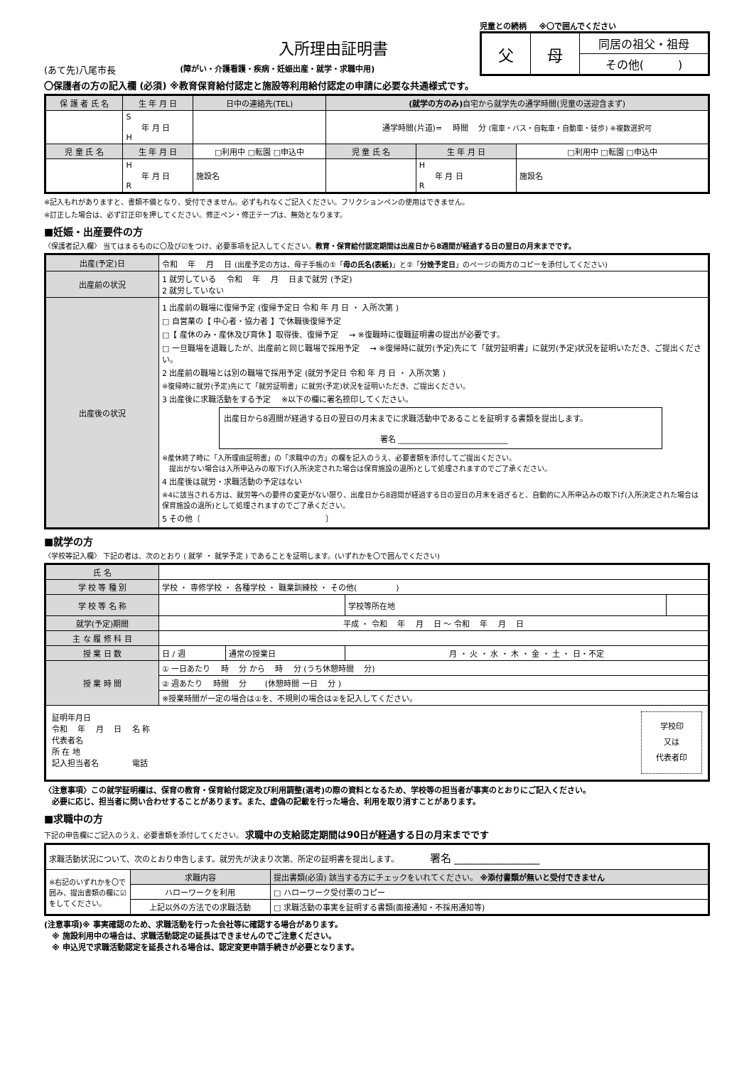入所理由証明書
(あて先)八尾市長 (障がい・介護看護・疾病・妊娠出産・就学・求職中用)
児童との続柄 ※〇で囲んでください
| 父 | 母 | 同居の祖父・祖母 |
| | | その他( ) |
〇保護者の方の記入欄 (必須) ※教育保育給付認定と施設等利用給付認定の申請に必要な共通様式です。
| 保 護 者 氏 名 | 生 年 月 日 | 日中の連絡先(TEL) | (就学の方のみ) 自宅から就学先の通学時間(児童の送迎含まず) | | |
| --- | --- | --- | --- | --- | --- |
| | S 年 月 日 H | | 通学時間(片道)= 時間 分 (電車・バス・自転車・自動車・徒歩) ※複数選択可 | | |
| 児 童 氏 名 | 生 年 月 日 | □利用中 □転園 □申込中 | 児 童 氏 名 | 生 年 月 日 | □利用中 □転園 □申込中 |
| | H 年 月 日 R | 施設名 | | H 年 月 日 R | 施設名 |
※記入もれがありますと、書類不備となり、受付できません。必ずもれなくご記入ください。フリクションペンの使用はできません。
※訂正した場合は、必ず訂正印を押してください。修正ペン・修正テープは、無効となります。
■妊娠・出産要件の方
〈保護者記入欄〉 当てはまるものに〇及び☑をつけ、必要事項を記入してください。教育・保育給付認定期間は出産日から8週間が経過する日の翌日の月末までです。
| 出産(予定)日 | 令和 年 月 日 (出産予定の方は、母子手帳の①「 母の氏名(表紙) 」と②「 分娩予定日 」のページの両方のコピーを添付してください) |
| 出産前の状況 | 1 就労している 令和 年 月 日まで就労 (予定) 2 就労していない |
| 出産後の状況 | 1 出産前の職場に復帰予定 (復帰予定日 令和 年 月 日 ・ 入所次第 ) □ 自営業の【 中心者・協力者 】で休職後復帰予定 □【 産休のみ・産休及び育休 】取得後、復帰予定 → ※復職時に復職証明書の提出が必要です。 □ 一旦職場を退職したが、出産前と同じ職場で採用予定 → ※復帰時に就労(予定)先にて「就労証明書」に就労(予定)状況を証明いただき、ご提出ください。 2 出産前の職場とは別の職場で採用予定 (就労予定日 令和 年 月 日 ・ 入所次第 ) ※復帰時に就労(予定)先にて「就労証明書」に就労(予定)状況を証明いただき、ご提出ください。 3 出産後に求職活動をする予定 ※以下の欄に署名捺印してください。 出産日から8週間が経過する日の翌日の月末までに求職活動中であることを証明する書類を提出します。 署名 ____________________________ ※産休終了時に「入所理由証明書」の「求職中の方」の欄を記入のうえ、必要書類を添付してご提出ください。 提出がない場合は入所申込みの取下げ(入所決定された場合は保育施設の退所)として処理されますのでご了承ください。 4 出産後は就労・求職活動の予定はない ※4に該当される方は、就労等への要件の変更がない限り、出産日から8週間が経過する日の翌日の月末を過ぎると、自動的に入所申込みの取下げ(入所決定された場合は保育施設の退所)として処理されますのでご了承ください。 5 その他〔 〕 |
■就学の方
〈学校等記入欄〉 下記の者は、次のとおり ( 就学 ・ 就学予定 ) であることを証明します。(いずれかを〇で囲んでください)
| 氏 名 | | | | |
| 学 校 等 種 別 | 学校 ・ 専修学校 ・ 各種学校 ・ 職業訓練校 ・ その他( ) | | | |
| 学 校 等 名 称 | | | 学校等所在地 | |
| 就学(予定)期間 | 平成 ・ 令和 年 月 日 〜 令和 年 月 日 | | | |
| 主 な 履 修 科 目 | | | | |
| 授 業 日 数 | 日 / 週 | 通常の授業日 | 月 ・ 火 ・ 水 ・ 木 ・ 金 ・ 土 ・ 日・不定 | |
| 授 業 時 間 | ① 一日あたり 時 分 から 時 分 (うち休憩時間 分) | | | |
| | ② 週あたり 時間 分 (休憩時間 一日 分 ) | | | |
| | ※授業時間が一定の場合は①を、不規則の場合は②を記入してください。 | | | |
| 証明年月日 令和 年 月 日 名 称 代表者名 所 在 地 記入担当者名 電話 学校印 又は 代表者印 | | | | |
〈注意事項〉この就学証明欄は、保育の教育・保育給付認定及び利用調整(選考)の際の資料となるため、学校等の担当者が事実のとおりにご記入ください。
　必要に応じ、担当者に問い合わせすることがあります。また、虚偽の記載を行った場合、利用を取り消すことがあります。
■求職中の方
下記の申告欄にご記入のうえ、必要書類を添付してください。 求職中の支給認定期間は90日が経過する日の月末までです
| 求職活動状況について、次のとおり申告します。就労先が決まり次第、所定の証明書を提出します。 署名 ________________ | | |
| ※右記のいずれかを〇で囲み、提出書類の欄に☑をしてください。 | 求職内容 | 提出書類(必須) 該当する方にチェックをいれてください。 ※添付書類が無いと受付できません |
| | ハローワークを利用 | □ ハローワーク受付票のコピー |
| | 上記以外の方法での求職活動 | □ 求職活動の事実を証明する書類(面接通知・不採用通知等) |
(注意事項)※ 事実確認のため、求職活動を行った会社等に確認する場合があります。
　※ 施設利用中の場合は、求職活動認定の延長はできませんのでご注意ください。
　※ 申込児で求職活動認定を延長される場合は、認定変更申請手続きが必要となります。